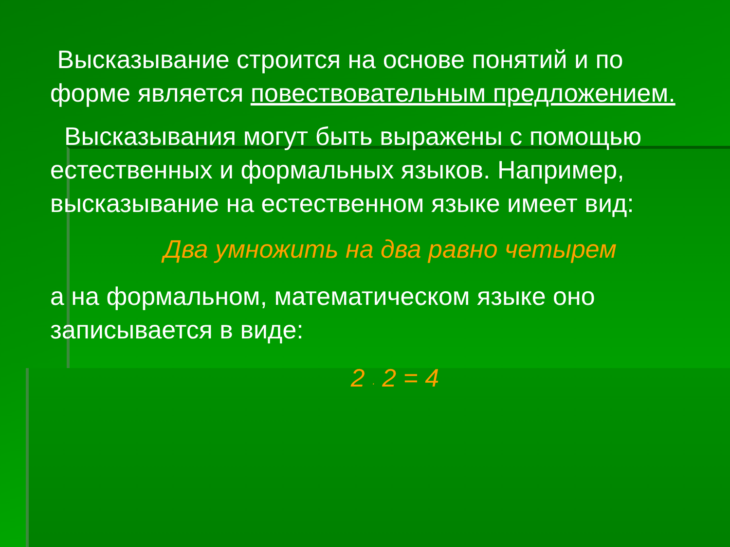Высказывание строится на основе понятий и по форме является повествовательным предложением.
Высказывания могут быть выражены с помощью естественных и формальных языков. Например, высказывание на естественном языке имеет вид:
Два умножить на два равно четырем
а на формальном, математическом языке оно записывается в виде:
2 · 2 = 4